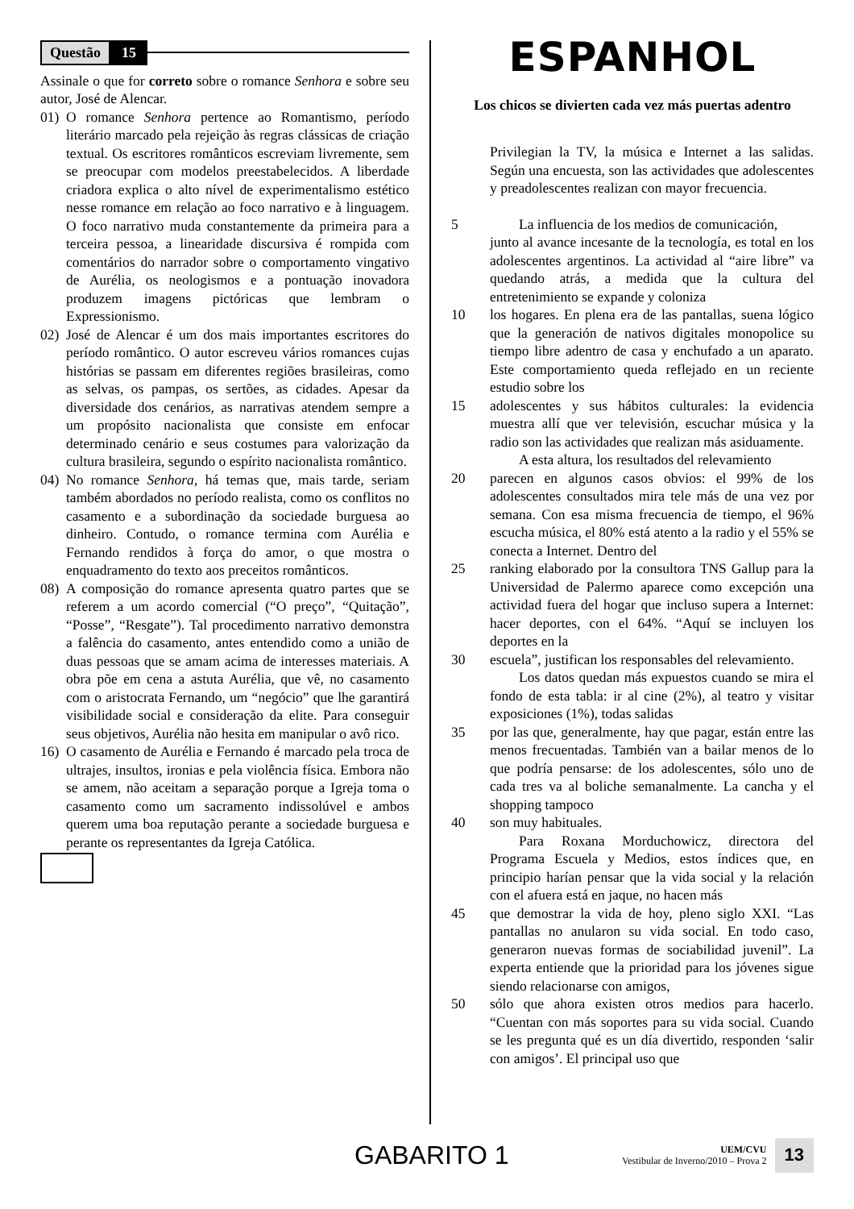Questão 15
Assinale o que for correto sobre o romance Senhora e sobre seu autor, José de Alencar.
01) O romance Senhora pertence ao Romantismo, período literário marcado pela rejeição às regras clássicas de criação textual. Os escritores românticos escreviam livremente, sem se preocupar com modelos preestabelecidos. A liberdade criadora explica o alto nível de experimentalismo estético nesse romance em relação ao foco narrativo e à linguagem. O foco narrativo muda constantemente da primeira para a terceira pessoa, a linearidade discursiva é rompida com comentários do narrador sobre o comportamento vingativo de Aurélia, os neologismos e a pontuação inovadora produzem imagens pictóricas que lembram o Expressionismo.
02) José de Alencar é um dos mais importantes escritores do período romântico. O autor escreveu vários romances cujas histórias se passam em diferentes regiões brasileiras, como as selvas, os pampas, os sertões, as cidades. Apesar da diversidade dos cenários, as narrativas atendem sempre a um propósito nacionalista que consiste em enfocar determinado cenário e seus costumes para valorização da cultura brasileira, segundo o espírito nacionalista romântico.
04) No romance Senhora, há temas que, mais tarde, seriam também abordados no período realista, como os conflitos no casamento e a subordinação da sociedade burguesa ao dinheiro. Contudo, o romance termina com Aurélia e Fernando rendidos à força do amor, o que mostra o enquadramento do texto aos preceitos românticos.
08) A composição do romance apresenta quatro partes que se referem a um acordo comercial (“O preço”, “Quitação”, “Posse”, “Resgate”). Tal procedimento narrativo demonstra a falência do casamento, antes entendido como a união de duas pessoas que se amam acima de interesses materiais. A obra põe em cena a astuta Aurélia, que vê, no casamento com o aristocrata Fernando, um “negócio” que lhe garantirá visibilidade social e consideração da elite. Para conseguir seus objetivos, Aurélia não hesita em manipular o avô rico.
16) O casamento de Aurélia e Fernando é marcado pela troca de ultrajes, insultos, ironias e pela violência física. Embora não se amem, não aceitam a separação porque a Igreja toma o casamento como um sacramento indissolúvel e ambos querem uma boa reputação perante a sociedade burguesa e perante os representantes da Igreja Católica.
ESPANHOL
Los chicos se divierten cada vez más puertas adentro
Privilegian la TV, la música e Internet a las salidas. Según una encuesta, son las actividades que adolescentes y preadolescentes realizan con mayor frecuencia.
5 La influencia de los medios de comunicación,
junto al avance incesante de la tecnología, es total en los adolescentes argentinos. La actividad al “aire libre” va quedando atrás, a medida que la cultura del entretenimiento se expande y coloniza
10 los hogares. En plena era de las pantallas, suena lógico que la generación de nativos digitales monopolice su tiempo libre adentro de casa y enchufado a un aparato. Este comportamiento queda reflejado en un reciente estudio sobre los
15 adolescentes y sus hábitos culturales: la evidencia muestra allí que ver televisión, escuchar música y la radio son las actividades que realizan más asiduamente.
A esta altura, los resultados del relevamiento
20 parecen en algunos casos obvios: el 99% de los adolescentes consultados mira tele más de una vez por semana. Con esa misma frecuencia de tiempo, el 96% escucha música, el 80% está atento a la radio y el 55% se conecta a Internet. Dentro del
25 ranking elaborado por la consultora TNS Gallup para la Universidad de Palermo aparece como excepción una actividad fuera del hogar que incluso supera a Internet: hacer deportes, con el 64%. “Aquí se incluyen los deportes en la
30 escuela”, justifican los responsables del relevamiento.
Los datos quedan más expuestos cuando se mira el fondo de esta tabla: ir al cine (2%), al teatro y visitar exposiciones (1%), todas salidas
35 por las que, generalmente, hay que pagar, están entre las menos frecuentadas. También van a bailar menos de lo que podría pensarse: de los adolescentes, sólo uno de cada tres va al boliche semanalmente. La cancha y el shopping tampoco
40 son muy habituales.
Para Roxana Morduchowicz, directora del Programa Escuela y Medios, estos índices que, en principio harían pensar que la vida social y la relación con el afuera está en jaque, no hacen más
45 que demostrar la vida de hoy, pleno siglo XXI. “Las pantallas no anularon su vida social. En todo caso, generaron nuevas formas de sociabilidad juvenil”. La experta entiende que la prioridad para los jóvenes sigue siendo relacionarse con amigos,
50 sólo que ahora existen otros medios para hacerlo. “Cuentan con más soportes para su vida social. Cuando se les pregunta qué es un día divertido, responden ‘salir con amigos’. El principal uso que
GABARITO 1 UEM/CVU
Vestibular de Inverno/2010 – Prova 2 13